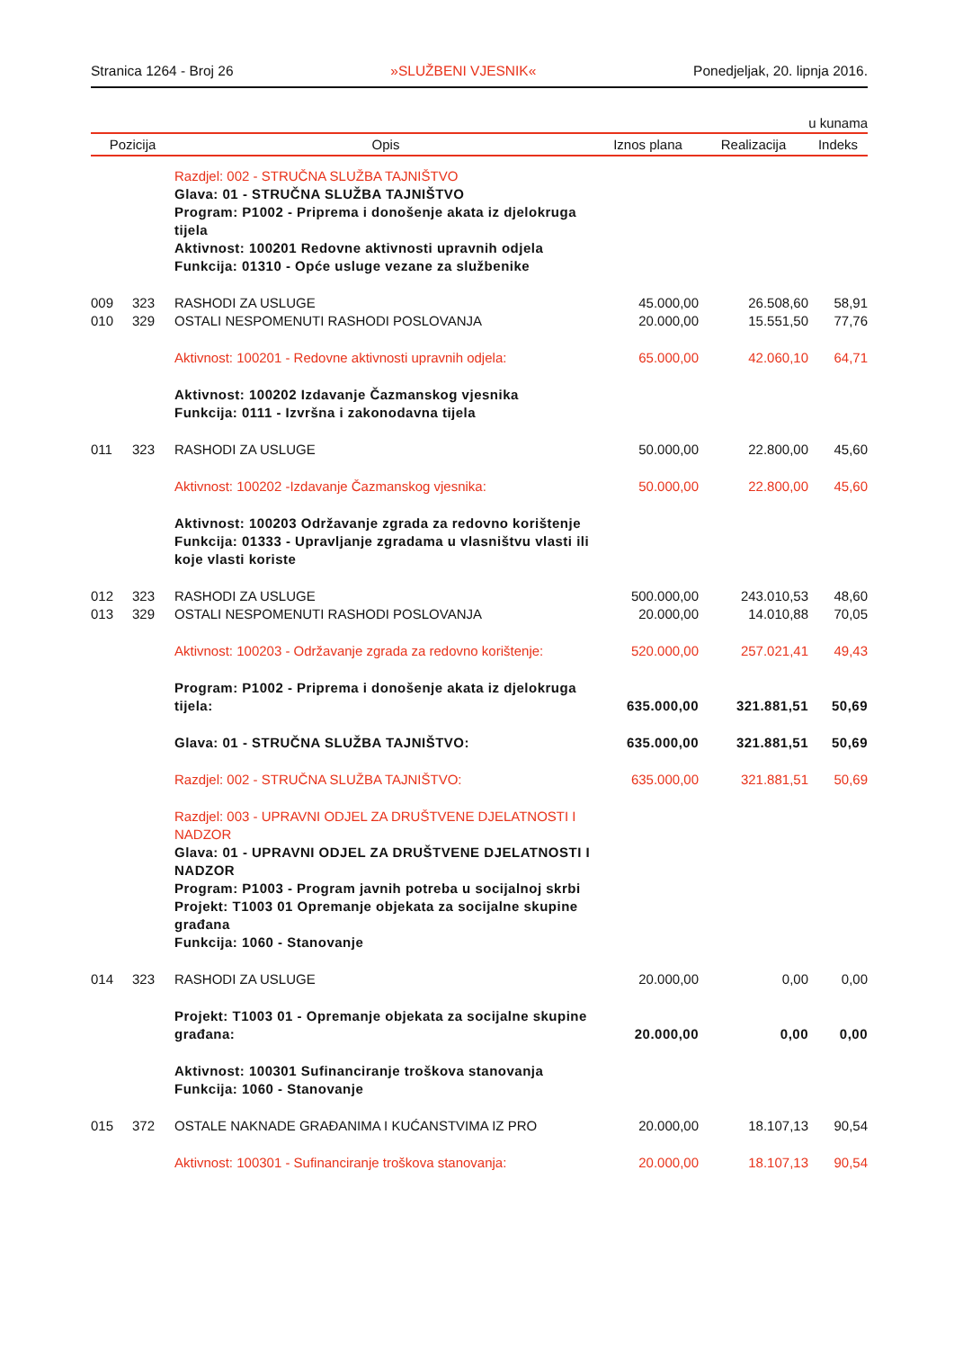Stranica 1264 - Broj 26 »SLUŽBENI VJESNIK« Ponedjeljak, 20. lipnja 2016.
u kunama
| Pozicija | | Opis | Iznos plana | Realizacija | Indeks |
| --- | --- | --- | --- | --- | --- |
| | | Razdjel: 002 - STRUČNA SLUŽBA TAJNIŠTVO | | | |
| | | Glava: 01 - STRUČNA SLUŽBA TAJNIŠTVO Program: P1002 - Priprema i donošenje akata iz djelokruga tijela Aktivnost: 100201 Redovne aktivnosti upravnih odjela Funkcija: 01310 - Opće usluge vezane za službenike | | | |
| 009 | 323 | RASHODI ZA USLUGE | 45.000,00 | 26.508,60 | 58,91 |
| 010 | 329 | OSTALI NESPOMENUTI RASHODI POSLOVANJA | 20.000,00 | 15.551,50 | 77,76 |
| | | Aktivnost: 100201 - Redovne aktivnosti upravnih odjela: | 65.000,00 | 42.060,10 | 64,71 |
| | | Aktivnost: 100202 Izdavanje Čazmanskog vjesnika Funkcija: 0111 - Izvršna i zakonodavna tijela | | | |
| 011 | 323 | RASHODI ZA USLUGE | 50.000,00 | 22.800,00 | 45,60 |
| | | Aktivnost: 100202 -Izdavanje Čazmanskog vjesnika: | 50.000,00 | 22.800,00 | 45,60 |
| | | Aktivnost: 100203 Održavanje zgrada za redovno korištenje Funkcija: 01333 - Upravljanje zgradama u vlasništvu vlasti ili koje vlasti koriste | | | |
| 012 | 323 | RASHODI ZA USLUGE | 500.000,00 | 243.010,53 | 48,60 |
| 013 | 329 | OSTALI NESPOMENUTI RASHODI POSLOVANJA | 20.000,00 | 14.010,88 | 70,05 |
| | | Aktivnost: 100203 - Održavanje zgrada za redovno korištenje: | 520.000,00 | 257.021,41 | 49,43 |
| | | Program: P1002 - Priprema i donošenje akata iz djelokruga tijela: | 635.000,00 | 321.881,51 | 50,69 |
| | | Glava: 01 - STRUČNA SLUŽBA TAJNIŠTVO: | 635.000,00 | 321.881,51 | 50,69 |
| | | Razdjel: 002 - STRUČNA SLUŽBA TAJNIŠTVO: | 635.000,00 | 321.881,51 | 50,69 |
| | | Razdjel: 003 - UPRAVNI ODJEL ZA DRUŠTVENE DJELATNOSTI I NADZOR | | | |
| | | Glava: 01 - UPRAVNI ODJEL ZA DRUŠTVENE DJELATNOSTI I NADZOR Program: P1003 - Program javnih potreba u socijalnoj skrbi Projekt: T1003 01 Opremanje objekata za socijalne skupine građana Funkcija: 1060 - Stanovanje | | | |
| 014 | 323 | RASHODI ZA USLUGE | 20.000,00 | 0,00 | 0,00 |
| | | Projekt: T1003 01 - Opremanje objekata za socijalne skupine građana: | 20.000,00 | 0,00 | 0,00 |
| | | Aktivnost: 100301 Sufinanciranje troškova stanovanja Funkcija: 1060 - Stanovanje | | | |
| 015 | 372 | OSTALE NAKNADE GRAĐANIMA I KUĆANSTVIMA IZ PRO | 20.000,00 | 18.107,13 | 90,54 |
| | | Aktivnost: 100301 - Sufinanciranje troškova stanovanja: | 20.000,00 | 18.107,13 | 90,54 |